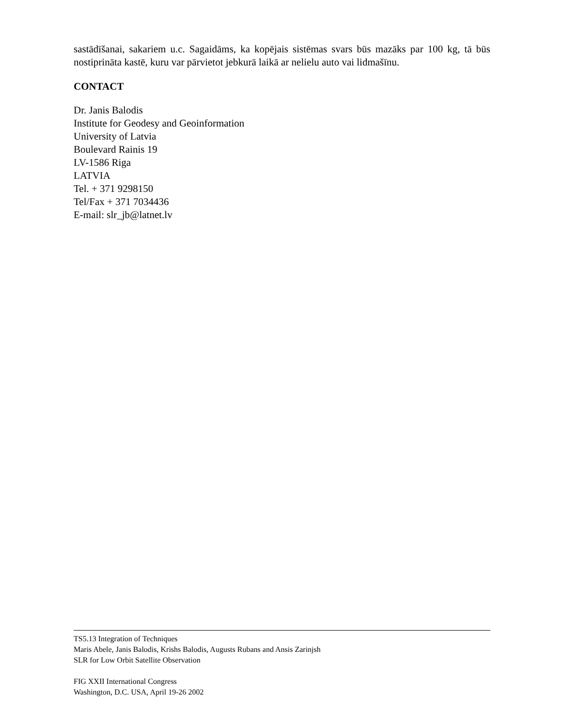sastādīšanai, sakariem u.c. Sagaidāms, ka kopējais sistēmas svars būs mazāks par 100 kg, tā būs nostiprināta kastē, kuru var pārvietot jebkurā laikā ar nelielu auto vai lidmašīnu.
CONTACT
Dr. Janis Balodis
Institute for Geodesy and Geoinformation
University of Latvia
Boulevard Rainis 19
LV-1586 Riga
LATVIA
Tel. + 371 9298150
Tel/Fax + 371 7034436
E-mail: slr_jb@latnet.lv
TS5.13 Integration of Techniques
Maris Abele, Janis Balodis, Krishs Balodis, Augusts Rubans and Ansis Zarinjsh
SLR for Low Orbit Satellite Observation
FIG XXII International Congress
Washington, D.C. USA, April 19-26 2002